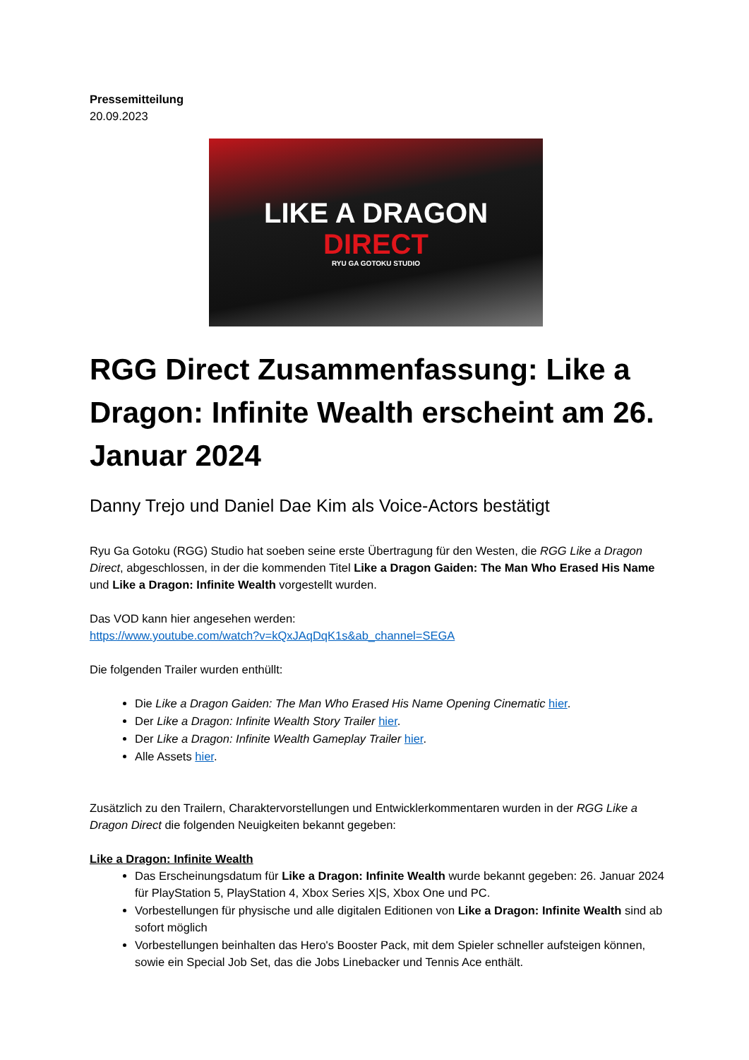Pressemitteilung
20.09.2023
LIKE A DRAGON
DIRECT
RYU GA GOTOKU STUDIO
RGG Direct Zusammenfassung: Like a Dragon: Infinite Wealth erscheint am 26. Januar 2024
Danny Trejo und Daniel Dae Kim als Voice-Actors bestätigt
Ryu Ga Gotoku (RGG) Studio hat soeben seine erste Übertragung für den Westen, die RGG Like a Dragon Direct, abgeschlossen, in der die kommenden Titel Like a Dragon Gaiden: The Man Who Erased His Name und Like a Dragon: Infinite Wealth vorgestellt wurden.
Das VOD kann hier angesehen werden:
https://www.youtube.com/watch?v=kQxJAqDqK1s&ab_channel=SEGA
Die folgenden Trailer wurden enthüllt:
Die Like a Dragon Gaiden: The Man Who Erased His Name Opening Cinematic hier.
Der Like a Dragon: Infinite Wealth Story Trailer hier.
Der Like a Dragon: Infinite Wealth Gameplay Trailer hier.
Alle Assets hier.
Zusätzlich zu den Trailern, Charaktervorstellungen und Entwicklerkommentaren wurden in der RGG Like a Dragon Direct die folgenden Neuigkeiten bekannt gegeben:
Like a Dragon: Infinite Wealth
Das Erscheinungsdatum für Like a Dragon: Infinite Wealth wurde bekannt gegeben: 26. Januar 2024 für PlayStation 5, PlayStation 4, Xbox Series X|S, Xbox One und PC.
Vorbestellungen für physische und alle digitalen Editionen von Like a Dragon: Infinite Wealth sind ab sofort möglich
Vorbestellungen beinhalten das Hero's Booster Pack, mit dem Spieler schneller aufsteigen können, sowie ein Special Job Set, das die Jobs Linebacker und Tennis Ace enthält.